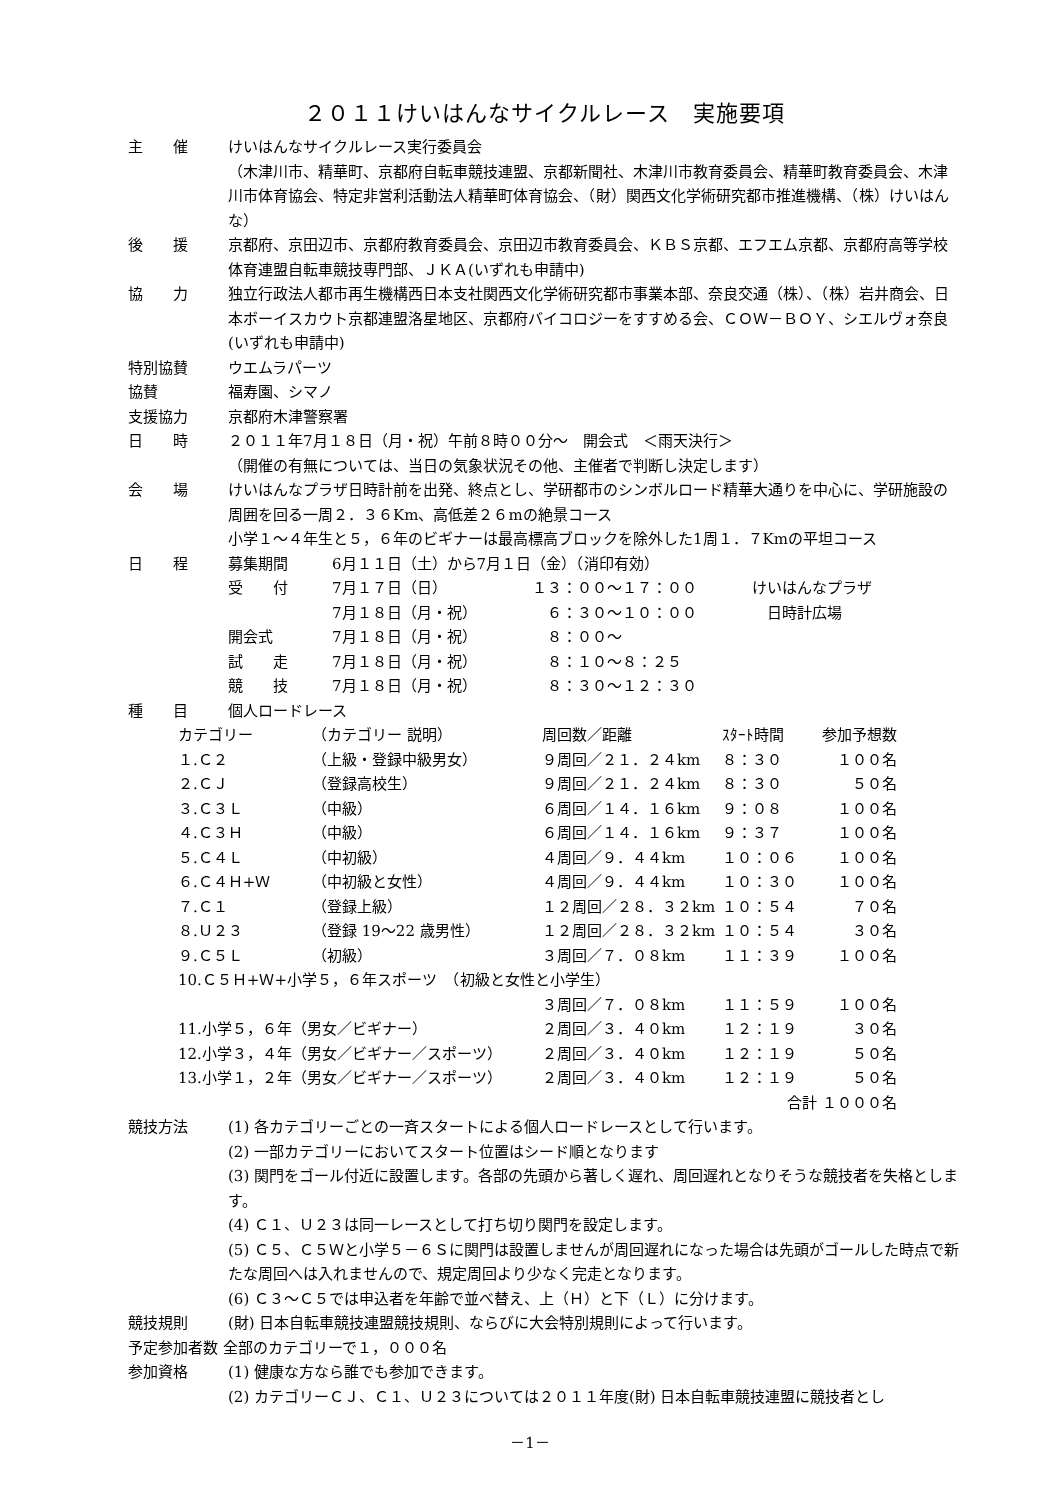２０１１けいはんなサイクルレース　実施要項
主　　催 けいはんなサイクルレース実行委員会
（木津川市、精華町、京都府自転車競技連盟、京都新聞社、木津川市教育委員会、精華町教育委員会、木津川市体育協会、特定非営利活動法人精華町体育協会、（財）関西文化学術研究都市推進機構、（株）けいはんな）
後　　援 京都府、京田辺市、京都府教育委員会、京田辺市教育委員会、ＫＢＳ京都、エフエム京都、京都府高等学校体育連盟自転車競技専門部、ＪＫＡ(いずれも申請中)
協　　力 独立行政法人都市再生機構西日本支社関西文化学術研究都市事業本部、奈良交通（株）、（株）岩井商会、日本ボーイスカウト京都連盟洛星地区、京都府バイコロジーをすすめる会、ＣＯＷ－ＢＯＹ、シエルヴォ奈良(いずれも申請中)
特別協賛 ウエムラパーツ
協賛 福寿園、シマノ
支援協力 京都府木津警察署
日　　時 ２０１１年7月１８日（月・祝）午前８時００分～　開会式　＜雨天決行＞
（開催の有無については、当日の気象状況その他、主催者で判断し決定します）
会　　場 けいはんなプラザ日時計前を出発、終点とし、学研都市のシンボルロード精華大通りを中心に、学研施設の周囲を回る一周２．３６Km、高低差２６mの絶景コース
小学１～４年生と５，６年のビギナーは最高標高ブロックを除外した1周１．７Kmの平坦コース
日　　程
| 募集期間 | 6月１１日（土）から7月１日（金）（消印有効） | | |
| 受 付 | 7月１７日（日） | １３：００～１７：００ | けいはんなプラザ |
| | 7月１８日（月・祝） | ６：３０～１０：００ | 日時計広場 |
| 開会式 | 7月１８日（月・祝） | ８：００～ | |
| 試 走 | 7月１８日（月・祝） | ８：１０～８：２５ | |
| 競 技 | 7月１８日（月・祝） | ８：３０～１２：３０ | |
種　　目 個人ロードレース
| カテゴリー | （カテゴリー 説明） | 周回数／距離 | ｽﾀｰﾄ時間 | 参加予想数 |
| １.Ｃ２ | （上級・登録中級男女） | ９周回／２１．２４km | ８：３０ | １００名 |
| ２.ＣＪ | （登録高校生） | ９周回／２１．２４km | ８：３０ | ５０名 |
| ３.Ｃ３Ｌ | （中級） | ６周回／１４．１６km | ９：０８ | １００名 |
| ４.Ｃ３Ｈ | （中級） | ６周回／１４．１６km | ９：３７ | １００名 |
| ５.Ｃ４Ｌ | （中初級） | ４周回／９．４４km | １０：０６ | １００名 |
| ６.Ｃ４Ｈ+Ｗ | （中初級と女性） | ４周回／９．４４km | １０：３０ | １００名 |
| ７.Ｃ１ | （登録上級） | １２周回／２８．３２km | １０：５４ | ７０名 |
| ８.Ｕ２３ | （登録 19～22 歳男性） | １２周回／２８．３２km | １０：５４ | ３０名 |
| ９.Ｃ５Ｌ | （初級） | ３周回／７．０８km | １１：３９ | １００名 |
| 10.Ｃ５Ｈ+Ｗ+小学５，６年スポーツ （初級と女性と小学生） | | | | |
| | | ３周回／７．０８km | １１：５９ | １００名 |
| 11.小学５，６年（男女／ビギナー） | | ２周回／３．４０km | １２：１９ | ３０名 |
| 12.小学３，４年（男女／ビギナー／スポーツ） | | ２周回／３．４０km | １２：１９ | ５０名 |
| 13.小学１，２年（男女／ビギナー／スポーツ） | | ２周回／３．４０km | １２：１９ | ５０名 |
| 合計 １０００名 | | | | |
競技方法 (1) 各カテゴリーごとの一斉スタートによる個人ロードレースとして行います。
(2) 一部カテゴリーにおいてスタート位置はシード順となります
(3) 関門をゴール付近に設置します。各部の先頭から著しく遅れ、周回遅れとなりそうな競技者を失格とします。
(4) Ｃ１、Ｕ２３は同一レースとして打ち切り関門を設定します。
(5) Ｃ５、Ｃ５Ｗと小学５－６Ｓに関門は設置しませんが周回遅れになった場合は先頭がゴールした時点で新たな周回へは入れませんので、規定周回より少なく完走となります。
(6) Ｃ３～Ｃ５では申込者を年齢で並べ替え、上（Ｈ）と下（Ｌ）に分けます。
競技規則 (財) 日本自転車競技連盟競技規則、ならびに大会特別規則によって行います。
予定参加者数 全部のカテゴリーで１，０００名
参加資格 (1) 健康な方なら誰でも参加できます。
(2) カテゴリーＣＪ、Ｃ１、Ｕ２３については２０１１年度(財) 日本自転車競技連盟に競技者とし
－1－